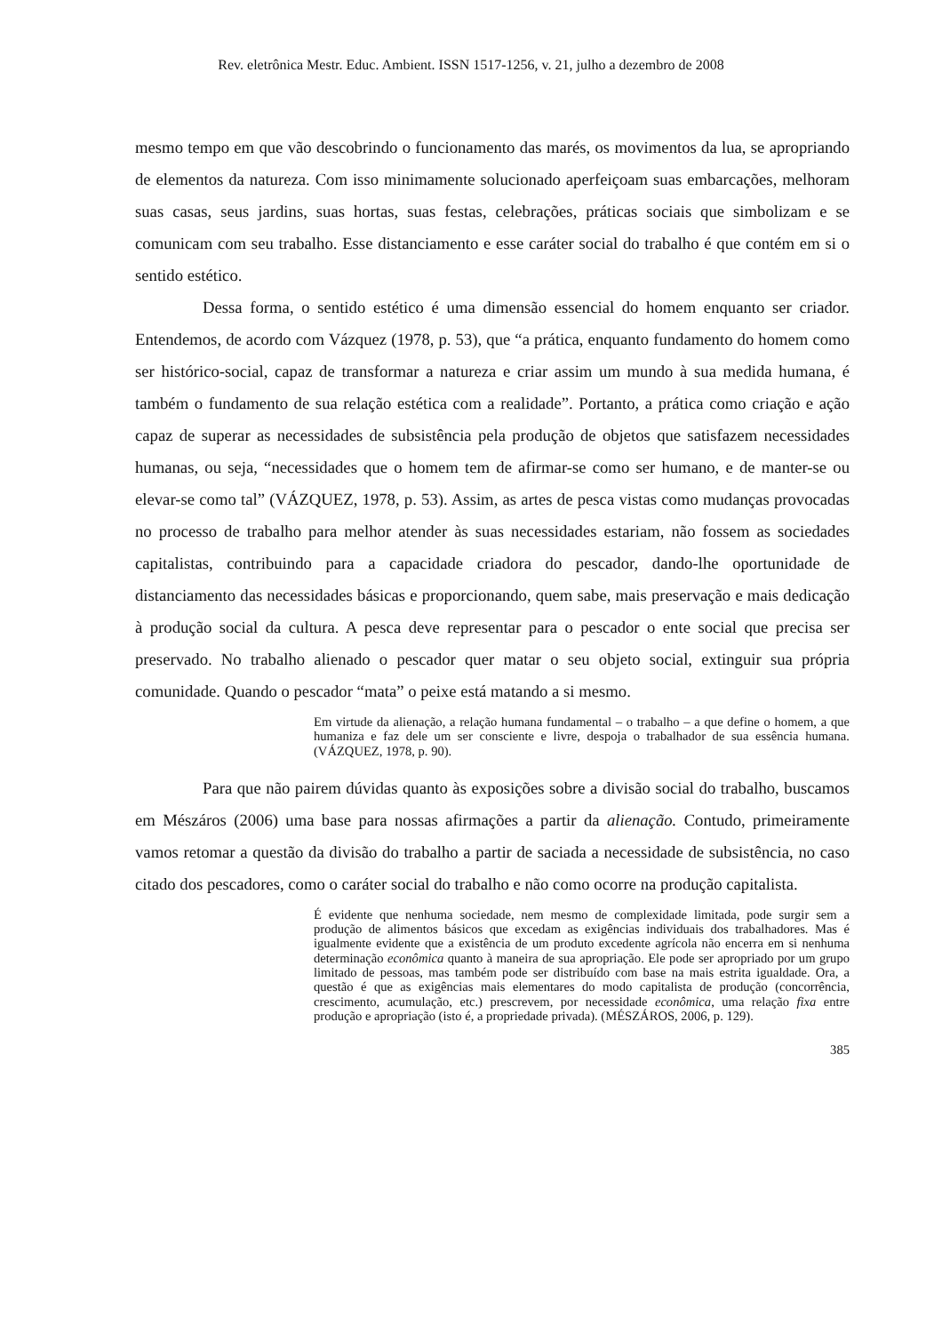Rev. eletrônica Mestr. Educ. Ambient. ISSN 1517-1256, v. 21, julho a dezembro de 2008
mesmo tempo em que vão descobrindo o funcionamento das marés, os movimentos da lua, se apropriando de elementos da natureza. Com isso minimamente solucionado aperfeiçoam suas embarcações, melhoram suas casas, seus jardins, suas hortas, suas festas, celebrações, práticas sociais que simbolizam e se comunicam com seu trabalho. Esse distanciamento e esse caráter social do trabalho é que contém em si o sentido estético.
Dessa forma, o sentido estético é uma dimensão essencial do homem enquanto ser criador. Entendemos, de acordo com Vázquez (1978, p. 53), que “a prática, enquanto fundamento do homem como ser histórico-social, capaz de transformar a natureza e criar assim um mundo à sua medida humana, é também o fundamento de sua relação estética com a realidade”. Portanto, a prática como criação e ação capaz de superar as necessidades de subsistência pela produção de objetos que satisfazem necessidades humanas, ou seja, “necessidades que o homem tem de afirmar-se como ser humano, e de manter-se ou elevar-se como tal” (VÁZQUEZ, 1978, p. 53). Assim, as artes de pesca vistas como mudanças provocadas no processo de trabalho para melhor atender às suas necessidades estariam, não fossem as sociedades capitalistas, contribuindo para a capacidade criadora do pescador, dando-lhe oportunidade de distanciamento das necessidades básicas e proporcionando, quem sabe, mais preservação e mais dedicação à produção social da cultura. A pesca deve representar para o pescador o ente social que precisa ser preservado. No trabalho alienado o pescador quer matar o seu objeto social, extinguir sua própria comunidade. Quando o pescador “mata” o peixe está matando a si mesmo.
Em virtude da alienação, a relação humana fundamental – o trabalho – a que define o homem, a que humaniza e faz dele um ser consciente e livre, despoja o trabalhador de sua essência humana. (VÁZQUEZ, 1978, p. 90).
Para que não pairem dúvidas quanto às exposições sobre a divisão social do trabalho, buscamos em Mészáros (2006) uma base para nossas afirmações a partir da alienação. Contudo, primeiramente vamos retomar a questão da divisão do trabalho a partir de saciada a necessidade de subsistência, no caso citado dos pescadores, como o caráter social do trabalho e não como ocorre na produção capitalista.
É evidente que nenhuma sociedade, nem mesmo de complexidade limitada, pode surgir sem a produção de alimentos básicos que excedam as exigências individuais dos trabalhadores. Mas é igualmente evidente que a existência de um produto excedente agrícola não encerra em si nenhuma determinação econômica quanto à maneira de sua apropriação. Ele pode ser apropriado por um grupo limitado de pessoas, mas também pode ser distribuído com base na mais estrita igualdade. Ora, a questão é que as exigências mais elementares do modo capitalista de produção (concorrência, crescimento, acumulação, etc.) prescrevem, por necessidade econômica, uma relação fixa entre produção e apropriação (isto é, a propriedade privada). (MÉSZÁROS, 2006, p. 129).
385